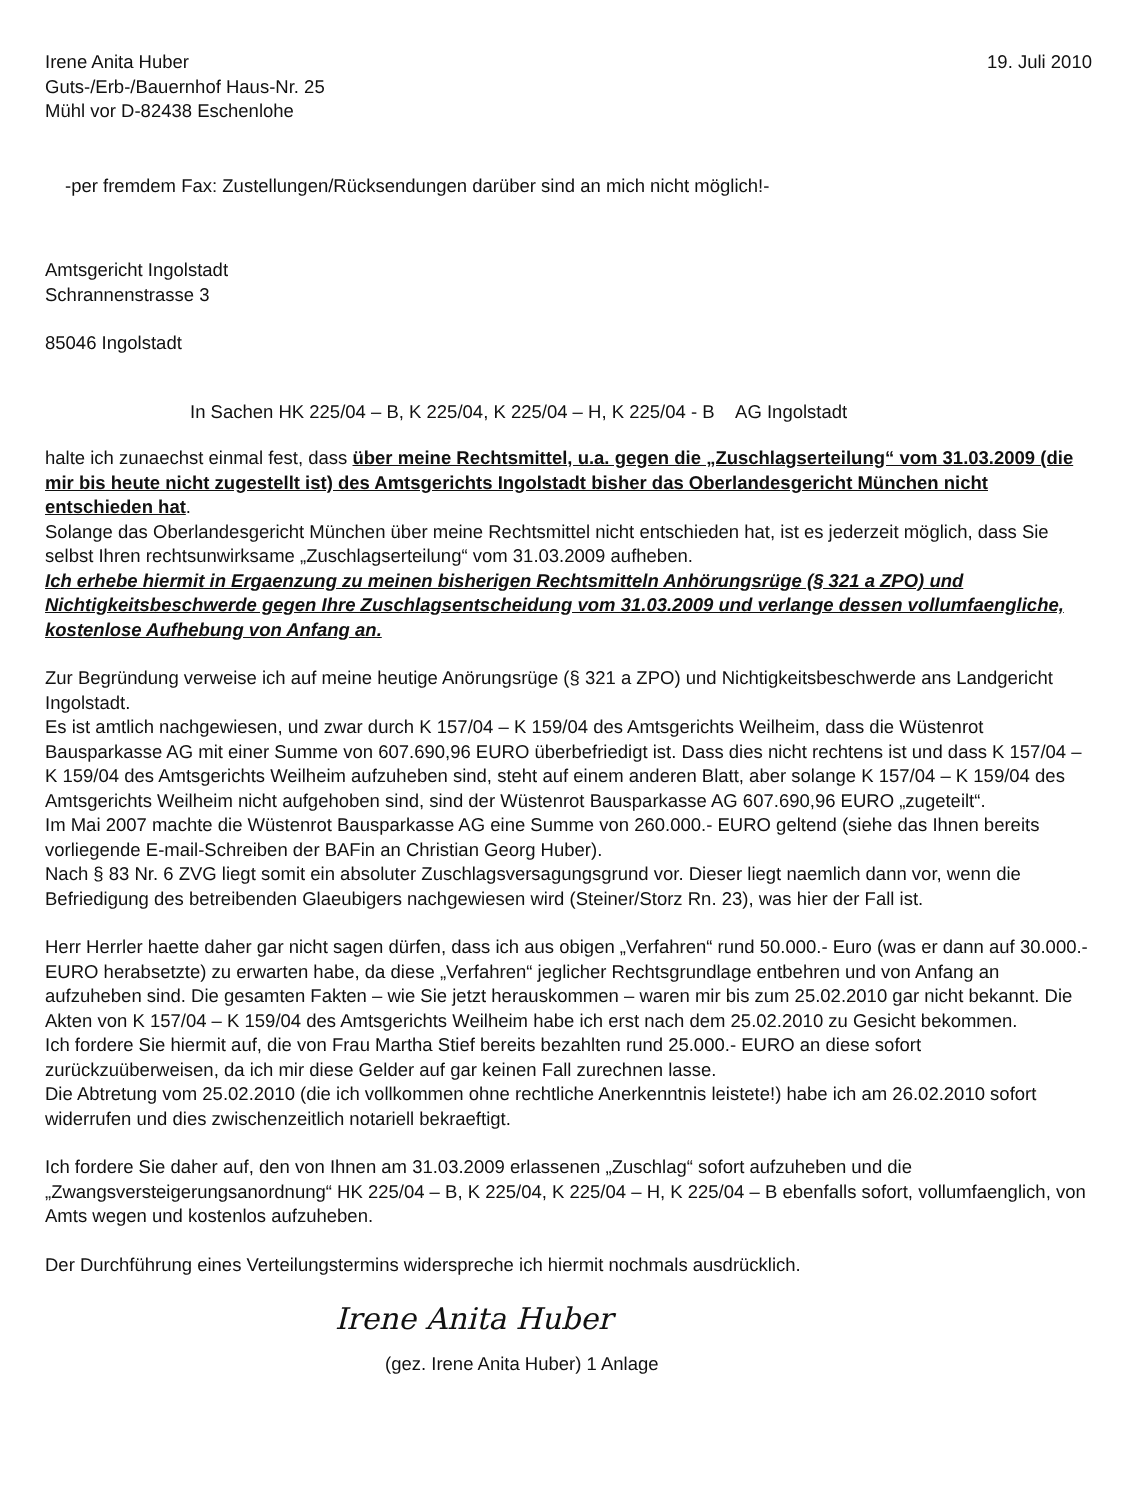Irene Anita Huber
Guts-/Erb-/Bauernhof Haus-Nr. 25
Mühl vor D-82438 Eschenlohe
19. Juli 2010
-per fremdem Fax: Zustellungen/Rücksendungen darüber sind an mich nicht möglich!-
Amtsgericht Ingolstadt
Schrannenstrasse 3
85046 Ingolstadt
In Sachen HK 225/04 – B, K 225/04, K 225/04 – H, K 225/04 - B AG Ingolstadt
halte ich zunaechst einmal fest, dass über meine Rechtsmittel, u.a. gegen die „Zuschlagserteilung“ vom 31.03.2009 (die mir bis heute nicht zugestellt ist) des Amtsgerichts Ingolstadt bisher das Oberlandesgericht München nicht entschieden hat.
Solange das Oberlandesgericht München über meine Rechtsmittel nicht entschieden hat, ist es jederzeit möglich, dass Sie selbst Ihren rechtsunwirksame „Zuschlagserteilung“ vom 31.03.2009 aufheben.
Ich erhebe hiermit in Ergaenzung zu meinen bisherigen Rechtsmitteln Anhörungsrüge (§ 321 a ZPO) und Nichtigkeitsbeschwerde gegen Ihre Zuschlagsentscheidung vom 31.03.2009 und verlange dessen vollumfaengliche, kostenlose Aufhebung von Anfang an.
Zur Begründung verweise ich auf meine heutige Anörungsrüge (§ 321 a ZPO) und Nichtigkeitsbeschwerde ans Landgericht Ingolstadt.
Es ist amtlich nachgewiesen, und zwar durch K 157/04 – K 159/04 des Amtsgerichts Weilheim, dass die Wüstenrot Bausparkasse AG mit einer Summe von 607.690,96 EURO überbefriedigt ist. Dass dies nicht rechtens ist und dass K 157/04 – K 159/04 des Amtsgerichts Weilheim aufzuheben sind, steht auf einem anderen Blatt, aber solange K 157/04 – K 159/04 des Amtsgerichts Weilheim nicht aufgehoben sind, sind der Wüstenrot Bausparkasse AG 607.690,96 EURO „zugeteilt“.
Im Mai 2007 machte die Wüstenrot Bausparkasse AG eine Summe von 260.000.- EURO geltend (siehe das Ihnen bereits vorliegende E-mail-Schreiben der BAFin an Christian Georg Huber).
Nach § 83 Nr. 6 ZVG liegt somit ein absoluter Zuschlagsversagungsgrund vor. Dieser liegt naemlich dann vor, wenn die Befriedigung des betreibenden Glaeubigers nachgewiesen wird (Steiner/Storz Rn. 23), was hier der Fall ist.
Herr Herrler haette daher gar nicht sagen dürfen, dass ich aus obigen „Verfahren“ rund 50.000.- Euro (was er dann auf 30.000.- EURO herabsetzte) zu erwarten habe, da diese „Verfahren“ jeglicher Rechtsgrundlage entbehren und von Anfang an aufzuheben sind. Die gesamten Fakten – wie Sie jetzt herauskommen – waren mir bis zum 25.02.2010 gar nicht bekannt. Die Akten von K 157/04 – K 159/04 des Amtsgerichts Weilheim habe ich erst nach dem 25.02.2010 zu Gesicht bekommen.
Ich fordere Sie hiermit auf, die von Frau Martha Stief bereits bezahlten rund 25.000.- EURO an diese sofort zurückzuüberweisen, da ich mir diese Gelder auf gar keinen Fall zurechnen lasse.
Die Abtretung vom 25.02.2010 (die ich vollkommen ohne rechtliche Anerkenntnis leistete!) habe ich am 26.02.2010 sofort widerrufen und dies zwischenzeitlich notariell bekraeftigt.
Ich fordere Sie daher auf, den von Ihnen am 31.03.2009 erlassenen „Zuschlag“ sofort aufzuheben und die „Zwangsversteigerungsanordnung“ HK 225/04 – B, K 225/04, K 225/04 – H, K 225/04 – B ebenfalls sofort, vollumfaenglich, von Amts wegen und kostenlos aufzuheben.
Der Durchführung eines Verteilungstermins widerspreche ich hiermit nochmals ausdrücklich.
Irene Anita Huber
(gez. Irene Anita Huber) 1 Anlage